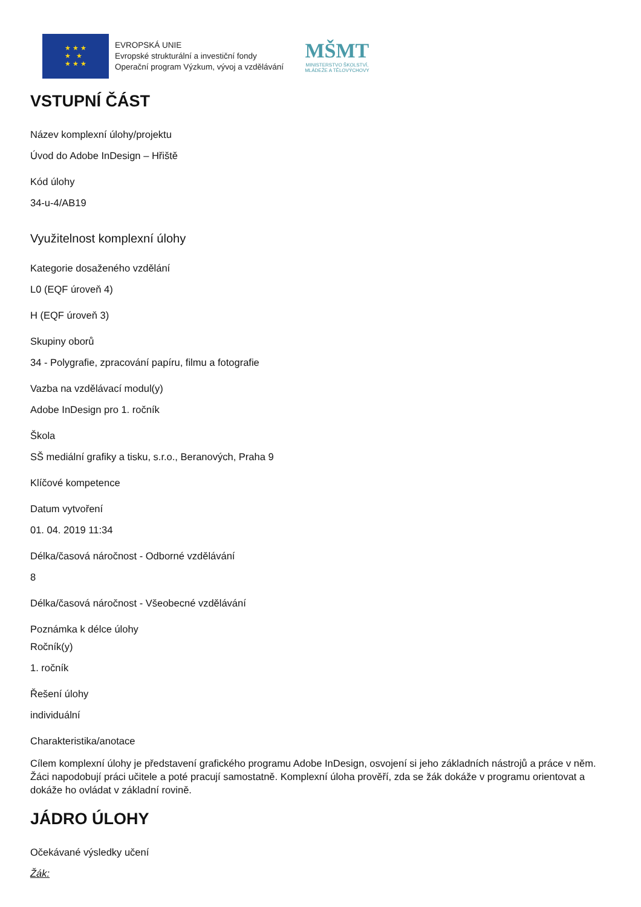★ ★ ★
★ ★
★ ★ ★
EVROPSKÁ UNIE
Evropské strukturální a investiční fondy
Operační program Výzkum, vývoj a vzdělávání
MŠMT
MINISTERSTVO ŠKOLSTVÍ,
MLÁDEŽE A TĚLOVÝCHOVY
VSTUPNÍ ČÁST
Název komplexní úlohy/projektu
Úvod do Adobe InDesign – Hřiště
Kód úlohy
34-u-4/AB19
Využitelnost komplexní úlohy
Kategorie dosaženého vzdělání
L0 (EQF úroveň 4)
H (EQF úroveň 3)
Skupiny oborů
34 - Polygrafie, zpracování papíru, filmu a fotografie
Vazba na vzdělávací modul(y)
Adobe InDesign pro 1. ročník
Škola
SŠ mediální grafiky a tisku, s.r.o., Beranových, Praha 9
Klíčové kompetence
Datum vytvoření
01. 04. 2019 11:34
Délka/časová náročnost - Odborné vzdělávání
8
Délka/časová náročnost - Všeobecné vzdělávání
Poznámka k délce úlohy
Ročník(y)
1. ročník
Řešení úlohy
individuální
Charakteristika/anotace
Cílem komplexní úlohy je představení grafického programu Adobe InDesign, osvojení si jeho základních nástrojů a práce v něm. Žáci napodobují práci učitele a poté pracují samostatně. Komplexní úloha prověří, zda se žák dokáže v programu orientovat a dokáže ho ovládat v základní rovině.
JÁDRO ÚLOHY
Očekávané výsledky učení
Žák: